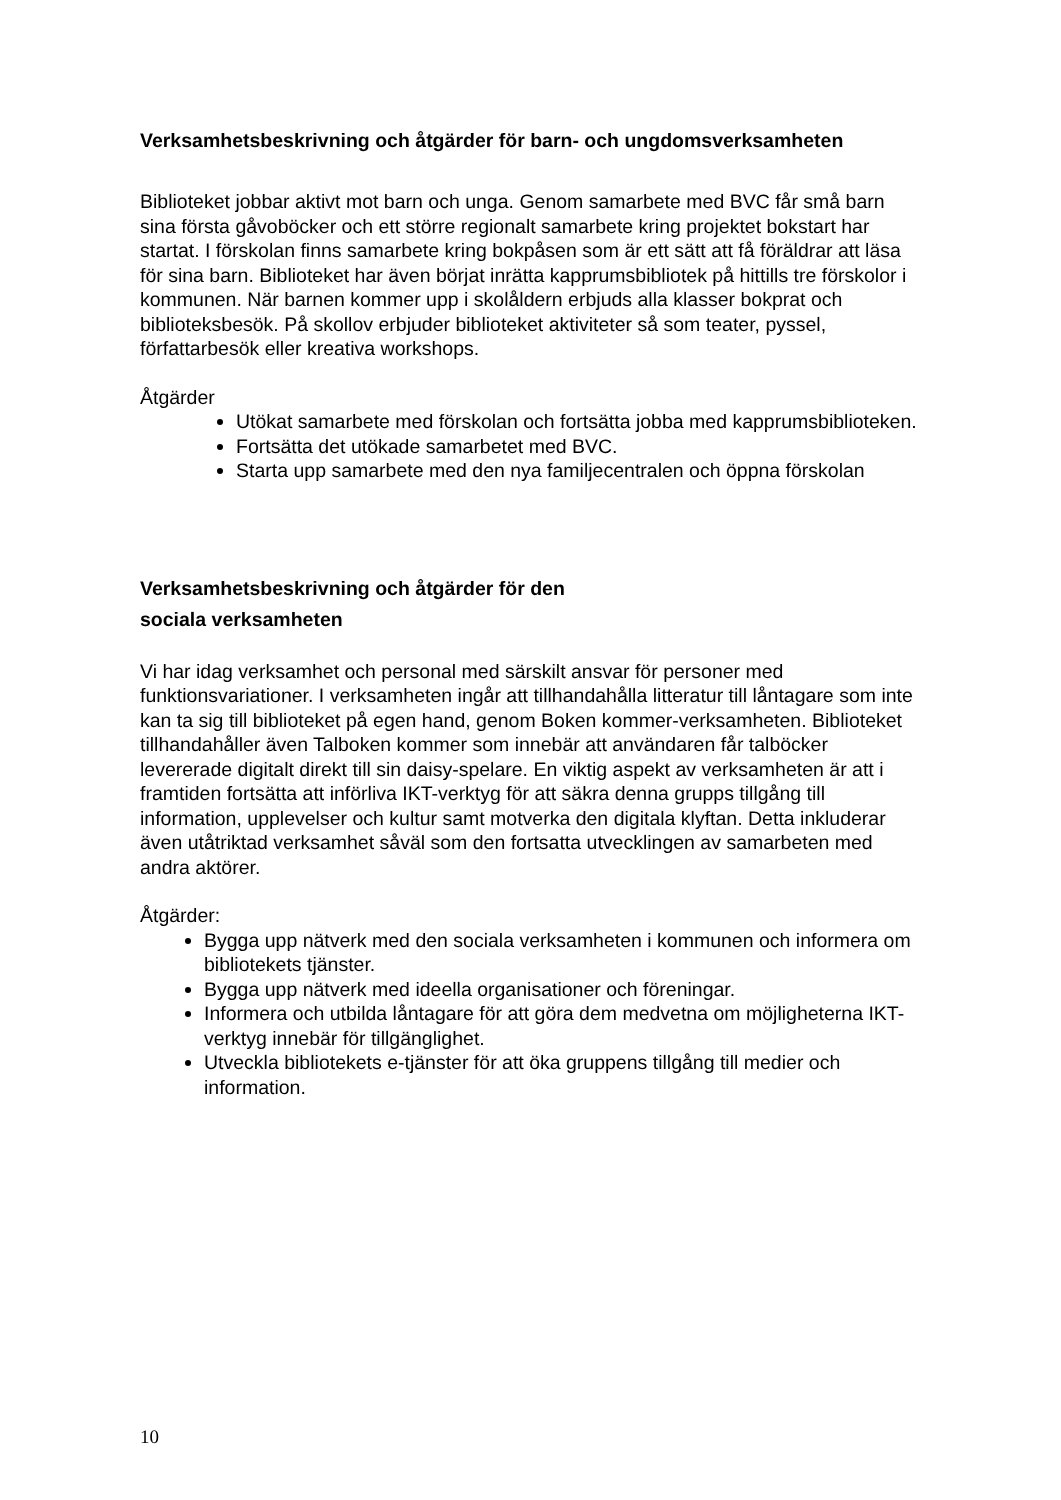Verksamhetsbeskrivning och åtgärder för barn- och ungdomsverksamheten
Biblioteket jobbar aktivt mot barn och unga. Genom samarbete med BVC får små barn sina första gåvoböcker och ett större regionalt samarbete kring projektet bokstart har startat. I förskolan finns samarbete kring bokpåsen som är ett sätt att få föräldrar att läsa för sina barn. Biblioteket har även börjat inrätta kapprumsbibliotek på hittills tre förskolor i kommunen. När barnen kommer upp i skolåldern erbjuds alla klasser bokprat och biblioteksbesök. På skollov erbjuder biblioteket aktiviteter så som teater, pyssel, författarbesök eller kreativa workshops.
Åtgärder
Utökat samarbete med förskolan och fortsätta jobba med kapprumsbiblioteken.
Fortsätta det utökade samarbetet med BVC.
Starta upp samarbete med den nya familjecentralen och öppna förskolan
Verksamhetsbeskrivning och åtgärder för den
sociala verksamheten
Vi har idag verksamhet och personal med särskilt ansvar för personer med funktionsvariationer. I verksamheten ingår att tillhandahålla litteratur till låntagare som inte kan ta sig till biblioteket på egen hand, genom Boken kommer-verksamheten. Biblioteket tillhandahåller även Talboken kommer som innebär att användaren får talböcker levererade digitalt direkt till sin daisy-spelare. En viktig aspekt av verksamheten är att i framtiden fortsätta att införliva IKT-verktyg för att säkra denna grupps tillgång till information, upplevelser och kultur samt motverka den digitala klyftan. Detta inkluderar även utåtriktad verksamhet såväl som den fortsatta utvecklingen av samarbeten med andra aktörer.
Åtgärder:
Bygga upp nätverk med den sociala verksamheten i kommunen och informera om bibliotekets tjänster.
Bygga upp nätverk med ideella organisationer och föreningar.
Informera och utbilda låntagare för att göra dem medvetna om möjligheterna IKT-verktyg innebär för tillgänglighet.
Utveckla bibliotekets e-tjänster för att öka gruppens tillgång till medier och information.
10